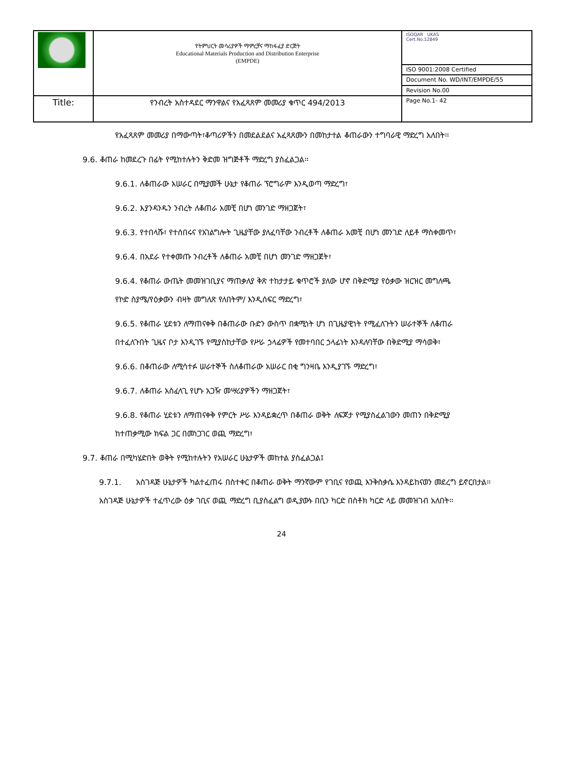| | የትምህርት መሳሪያዎች ማምረቻና ማከፋፈያ ድርጅት Educational Materials Production and Distribution Enterprise (EMPDE) | ISOQAR UKAS Cert.No.12849 |
| | | ISO 9001:2008 Certified |
| | | Document No. WD/INT/EMPDE/55 |
| | | Revision No.00 |
| Title: | የንብረት አስተዳደር ማንዋልና የአፈጻጸም መመሪያ ቁጥር 494/2013 | Page No.1- 42 |
የአፈጻጸም መመሪያ በማውጣት፣ቆጣሪዎችን በመደልደልና አፈጻጸሙን በመከታተል ቆጠራውን ተግባራዊ ማድረግ አለበት፡፡
9.6. ቆጠራ ከመደረጉ በፊት የሚከተሉትን ቅድመ ዝግጅቶች ማድረግ ያስፈልጋል፡፡
9.6.1. ለቆጠራው አሠራር በሚያመች ሁኔታ የቆጠራ ፕሮግራም እንዲወጣ ማድረግ፣
9.6.2. እያንዳንዱን ንብረት ለቆጠራ አመቺ በሆነ መንገድ ማዘጋጀት፣
9.6.3. የተበላሹ፣ የተሰበሩና የአገልግሎት ጊዜያቸው ያለፈባቸው ንብረቶች ለቆጠራ አመቺ በሆነ መንገድ ለይቶ ማስቀመጥ፣
9.6.4. በአደራ የተቀመጡ ንብረቶች ለቆጠራ አመቺ በሆነ መንገድ ማዘጋጀት፣
9.6.4. የቆጠራ ውጤት መመዝገቢያና ማጠቃለያ ቅጽ ተከታታይ ቁጥሮች ያለው ሆኖ በቅድሚያ የዕቃው ዝርዝር መግለጫ የኮድ ስያሜ/የዕቃውን ብዛት መግለጽ የለበትም/ እንዲሰፍር ማድረግ፣
9.6.5. የቆጠራ ሂደቱን ለማጠናቀቅ በቆጠራው ቡድን ውስጥ በቋሚነት ሆነ በጊዜያዊነት የሚፈለጉትን ሠራተኞች ለቆጠራ በተፈለጉበት ጊዜና ቦታ እንዲገኙ የሚያስከታቸው የሥራ ኃላፊዎች የመተባበር ኃላፊነት እንዳለባቸው በቅድሚያ ማሳወቅ፣
9.6.6. በቆጠራው ለሚሳተፉ ሠራተኞች ስለቆጠራው አሠራር በቂ ግንዛቤ እንዲያገኙ ማድረግ፣
9.6.7. ለቆጠራ አስፈላጊ የሆኑ አጋዥ መሣሪያዎችን ማዘጋጀት፣
9.6.8. የቆጠራ ሂደቱን ለማጠናቀቅ የምርት ሥራ እንዳይቋረጥ በቆጠራ ወቅት ለፍጆታ የሚያስፈልገውን መጠን በቅድሚያ ከተጠቃሚው ክፍል ጋር በመነጋገር ወጪ ማድረግ፣
9.7. ቆጠራ በሚካሄድበት ወቅት የሚከተሉትን የአሠራር ሁኔታዎች መከተል ያስፈልጋል፤
9.7.1. አስገዳጅ ሁኔታዎች ካልተፈጠሩ በስተቀር በቆጠራ ወቅት ማንኛውም የገቢና የወጪ እንቅስቃሴ እንዳይከናወን መደረግ ይኖርበታል፡፡ አስገዳጅ ሁኔታዎች ተፈጥረው ዕቃ ገቢና ወጪ ማድረግ ቢያስፈልግ ወዲያውኑ በቢን ካርድ በስቶክ ካርድ ላይ መመዝገብ አለበት፡፡
24